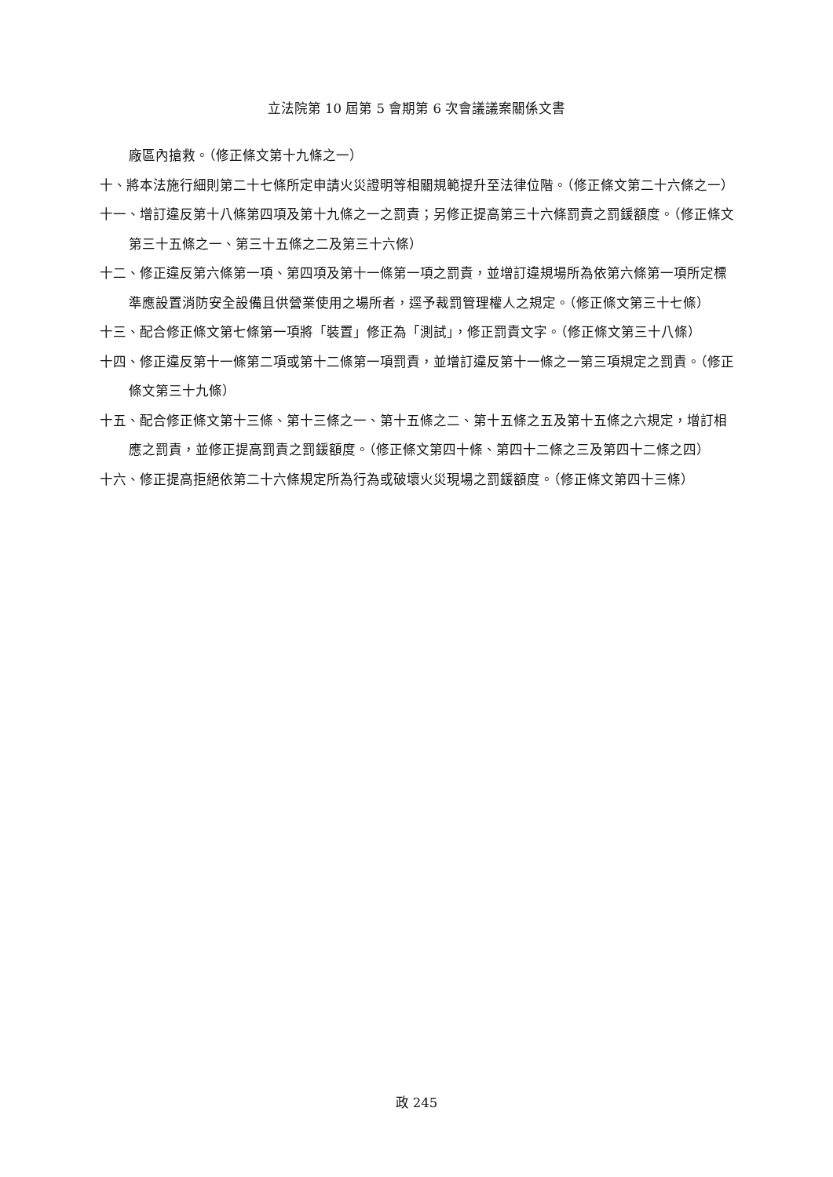立法院第 10 屆第 5 會期第 6 次會議議案關係文書
廠區內搶救。（修正條文第十九條之一）
十、將本法施行細則第二十七條所定申請火災證明等相關規範提升至法律位階。（修正條文第二十六條之一）
十一、增訂違反第十八條第四項及第十九條之一之罰責；另修正提高第三十六條罰責之罰鍰額度。（修正條文第三十五條之一、第三十五條之二及第三十六條）
十二、修正違反第六條第一項、第四項及第十一條第一項之罰責，並增訂違規場所為依第六條第一項所定標準應設置消防安全設備且供營業使用之場所者，逕予裁罰管理權人之規定。（修正條文第三十七條）
十三、配合修正條文第七條第一項將「裝置」修正為「測試」，修正罰責文字。（修正條文第三十八條）
十四、修正違反第十一條第二項或第十二條第一項罰責，並增訂違反第十一條之一第三項規定之罰責。（修正條文第三十九條）
十五、配合修正條文第十三條、第十三條之一、第十五條之二、第十五條之五及第十五條之六規定，增訂相應之罰責，並修正提高罰責之罰鍰額度。（修正條文第四十條、第四十二條之三及第四十二條之四）
十六、修正提高拒絕依第二十六條規定所為行為或破壞火災現場之罰鍰額度。（修正條文第四十三條）
政 245